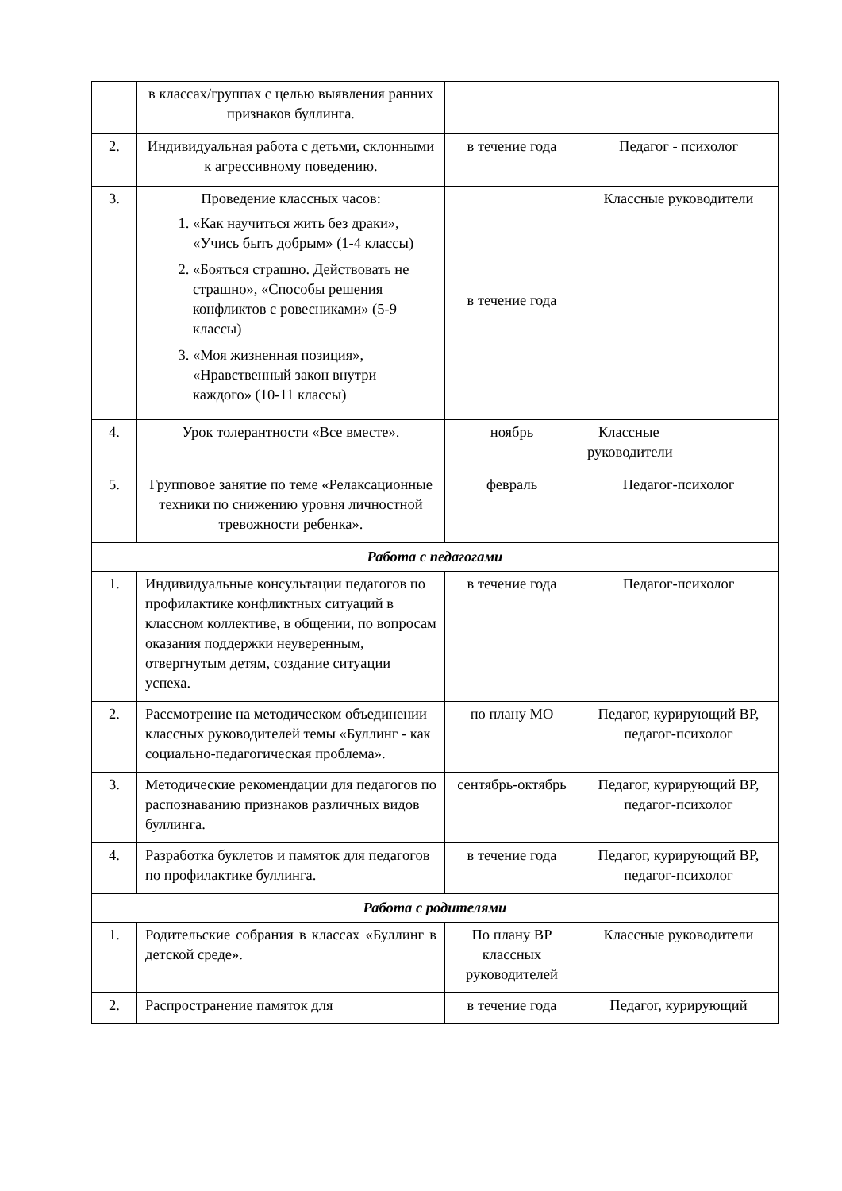| | в классах/группах с целью выявления ранних признаков буллинга. | | |
| 2. | Индивидуальная работа с детьми, склонными к агрессивному поведению. | в течение года | Педагог - психолог |
| 3. | Проведение классных часов: 1. «Как научиться жить без драки», «Учись быть добрым» (1-4 классы) 2. «Бояться страшно. Действовать не страшно», «Способы решения конфликтов с ровесниками» (5-9 классы) 3. «Моя жизненная позиция», «Нравственный закон внутри каждого» (10-11 классы) | в течение года | Классные руководители |
| 4. | Урок толерантности «Все вместе». | ноябрь | Классные руководители |
| 5. | Групповое занятие по теме «Релаксационные техники по снижению уровня личностной тревожности ребенка». | февраль | Педагог-психолог |
| Работа с педагогами | | | |
| 1. | Индивидуальные консультации педагогов по профилактике конфликтных ситуаций в классном коллективе, в общении, по вопросам оказания поддержки неуверенным, отвергнутым детям, создание ситуации успеха. | в течение года | Педагог-психолог |
| 2. | Рассмотрение на методическом объединении классных руководителей темы «Буллинг - как социально-педагогическая проблема». | по плану МО | Педагог, курирующий ВР, педагог-психолог |
| 3. | Методические рекомендации для педагогов по распознаванию признаков различных видов буллинга. | сентябрь-октябрь | Педагог, курирующий ВР, педагог-психолог |
| 4. | Разработка буклетов и памяток для педагогов по профилактике буллинга. | в течение года | Педагог, курирующий ВР, педагог-психолог |
| Работа с родителями | | | |
| 1. | Родительские собрания в классах «Буллинг в детской среде». | По плану ВР классных руководителей | Классные руководители |
| 2. | Распространение памяток для | в течение года | Педагог, курирующий |